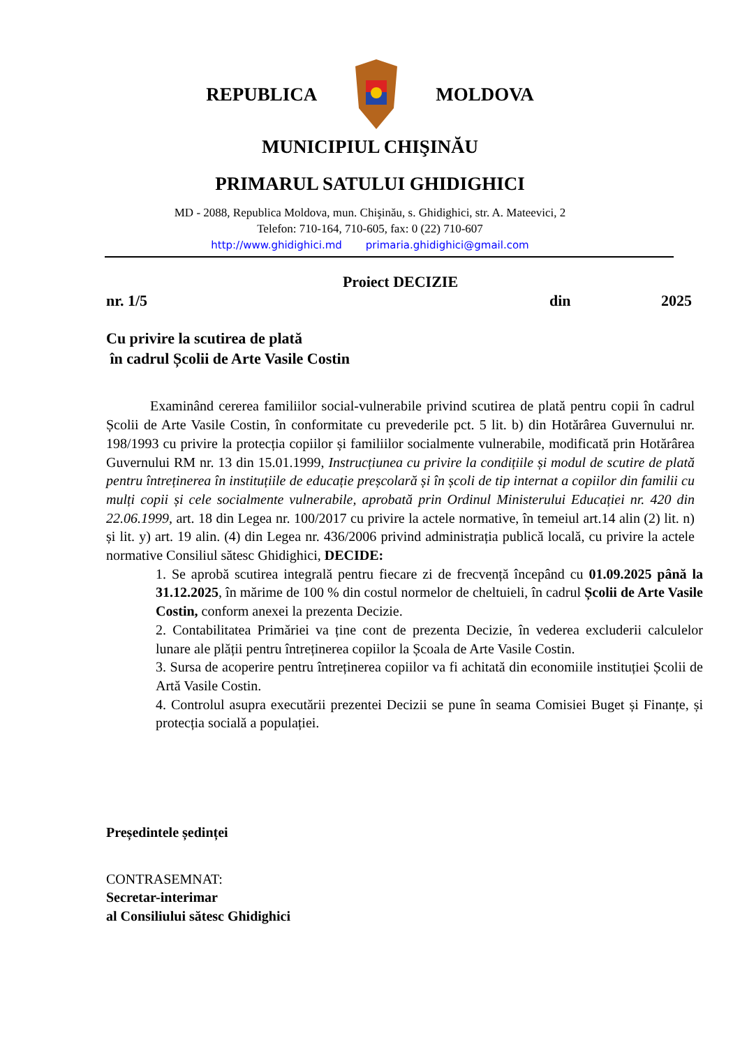REPUBLICA MOLDOVA
MUNICIPIUL CHIŞINĂU
PRIMARUL SATULUI GHIDIGHICI
MD - 2088, Republica Moldova, mun. Chişinău, s. Ghidighici, str. A. Mateevici, 2
Telefon: 710-164, 710-605, fax: 0 (22) 710-607
http://www.ghidighici.md primaria.ghidighici@gmail.com
Proiect DECIZIE
nr. 1/5 din 2025
Cu privire la scutirea de plată
în cadrul Școlii de Arte Vasile Costin
Examinând cererea familiilor social-vulnerabile privind scutirea de plată pentru copii în cadrul Școlii de Arte Vasile Costin, în conformitate cu prevederile pct. 5 lit. b) din Hotărârea Guvernului nr. 198/1993 cu privire la protecția copiilor și familiilor socialmente vulnerabile, modificată prin Hotărârea Guvernului RM nr. 13 din 15.01.1999, Instrucțiunea cu privire la condițiile și modul de scutire de plată pentru întreținerea în instituțiile de educație preșcolară și în școli de tip internat a copiilor din familii cu mulți copii și cele socialmente vulnerabile, aprobată prin Ordinul Ministerului Educației nr. 420 din 22.06.1999, art. 18 din Legea nr. 100/2017 cu privire la actele normative, în temeiul art.14 alin (2) lit. n) și lit. y) art. 19 alin. (4) din Legea nr. 436/2006 privind administrația publică locală, cu privire la actele normative Consiliul sătesc Ghidighici, DECIDE:
1. Se aprobă scutirea integrală pentru fiecare zi de frecvență începând cu 01.09.2025 până la 31.12.2025, în mărime de 100 % din costul normelor de cheltuieli, în cadrul Școlii de Arte Vasile Costin, conform anexei la prezenta Decizie.
2. Contabilitatea Primăriei va ține cont de prezenta Decizie, în vederea excluderii calculelor lunare ale plății pentru întreținerea copiilor la Școala de Arte Vasile Costin.
3. Sursa de acoperire pentru întreținerea copiilor va fi achitată din economiile instituției Școlii de Artă Vasile Costin.
4. Controlul asupra executării prezentei Decizii se pune în seama Comisiei Buget și Finanțe, și protecția socială a populației.
Președintele ședinței
CONTRASEMNAT:
Secretar-interimar
al Consiliului sătesc Ghidighici